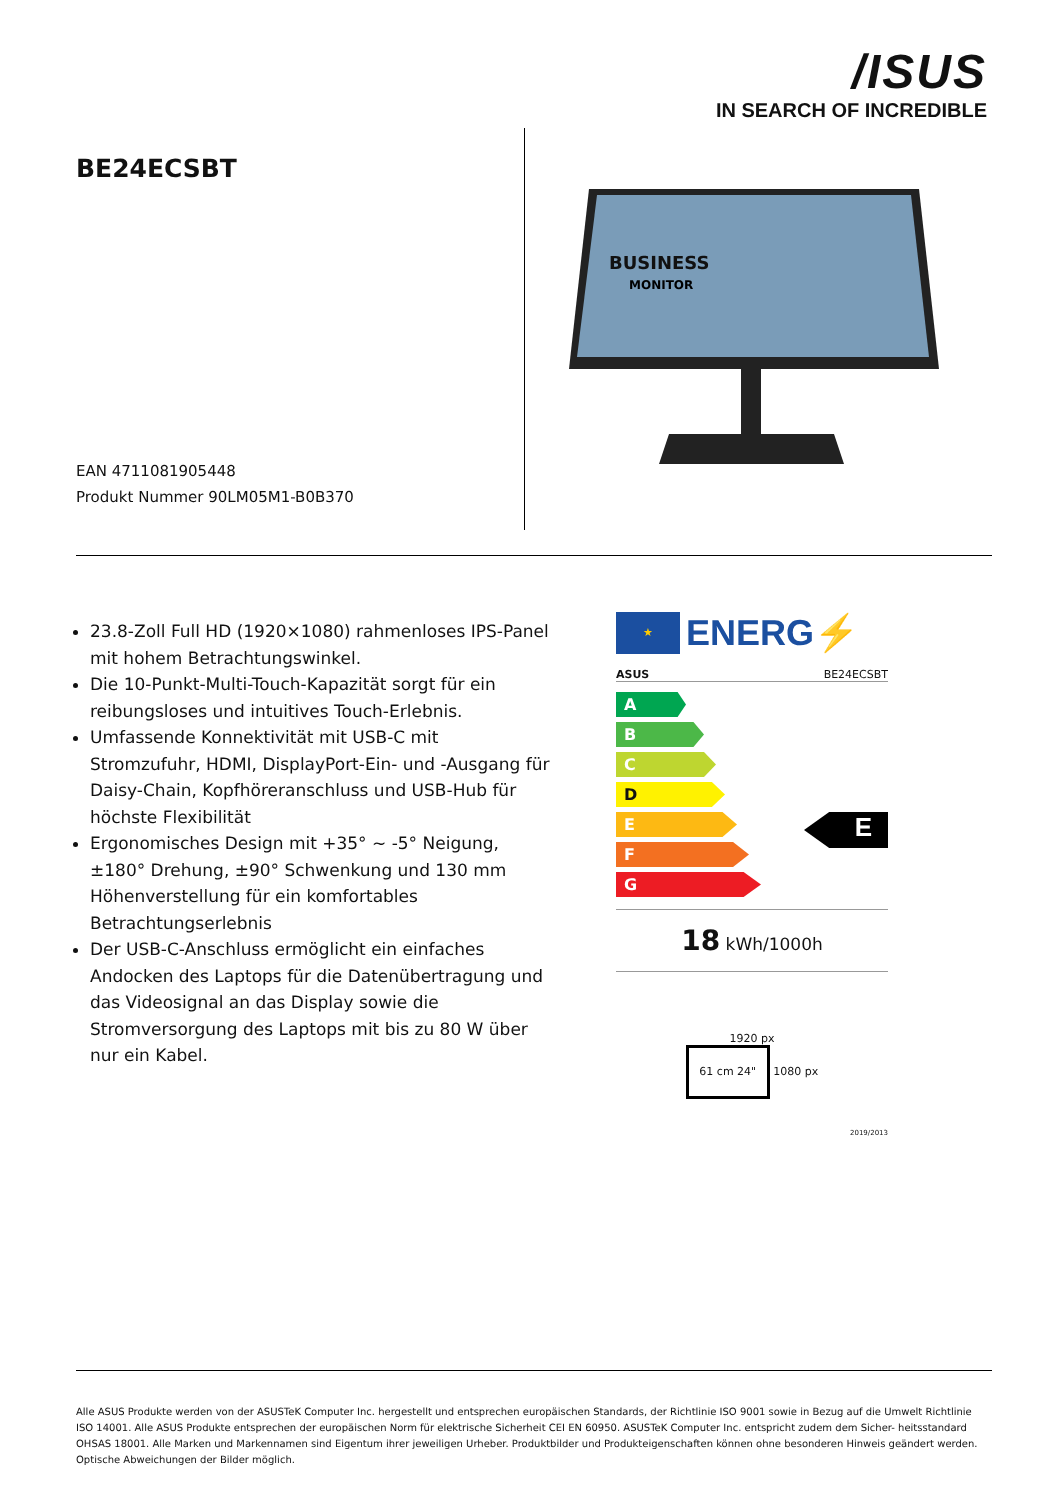/ISUS
IN SEARCH OF INCREDIBLE
BE24ECSBT
EAN 4711081905448
Produkt Nummer 90LM05M1-B0B370
BUSINESS
MONITOR
23.8-Zoll Full HD (1920×1080) rahmenloses IPS-Panel mit hohem Betrachtungswinkel.
Die 10-Punkt-Multi-Touch-Kapazität sorgt für ein reibungsloses und intuitives Touch-Erlebnis.
Umfassende Konnektivität mit USB-C mit Stromzufuhr, HDMI, DisplayPort-Ein- und -Ausgang für Daisy-Chain, Kopfhöreranschluss und USB-Hub für höchste Flexibilität
Ergonomisches Design mit +35° ~ -5° Neigung, ±180° Drehung, ±90° Schwenkung und 130 mm Höhenverstellung für ein komfortables Betrachtungserlebnis
Der USB-C-Anschluss ermöglicht ein einfaches Andocken des Laptops für die Datenübertragung und das Videosignal an das Display sowie die Stromversorgung des Laptops mit bis zu 80 W über nur ein Kabel.
★
ENERG⚡
ASUS BE24ECSBT
A
B
C
D
E
F
G
E
18 kWh/1000h
1920 px
61 cm 24" 1080 px
2019/2013
Alle ASUS Produkte werden von der ASUSTeK Computer Inc. hergestellt und entsprechen europäischen Standards, der Richtlinie ISO 9001 sowie in Bezug auf die Umwelt Richtlinie ISO 14001. Alle ASUS Produkte entsprechen der europäischen Norm für elektrische Sicherheit CEI EN 60950. ASUSTeK Computer Inc. entspricht zudem dem Sicher- heitsstandard OHSAS 18001. Alle Marken und Markennamen sind Eigentum ihrer jeweiligen Urheber. Produktbilder und Produkteigenschaften können ohne besonderen Hinweis geändert werden. Optische Abweichungen der Bilder möglich.